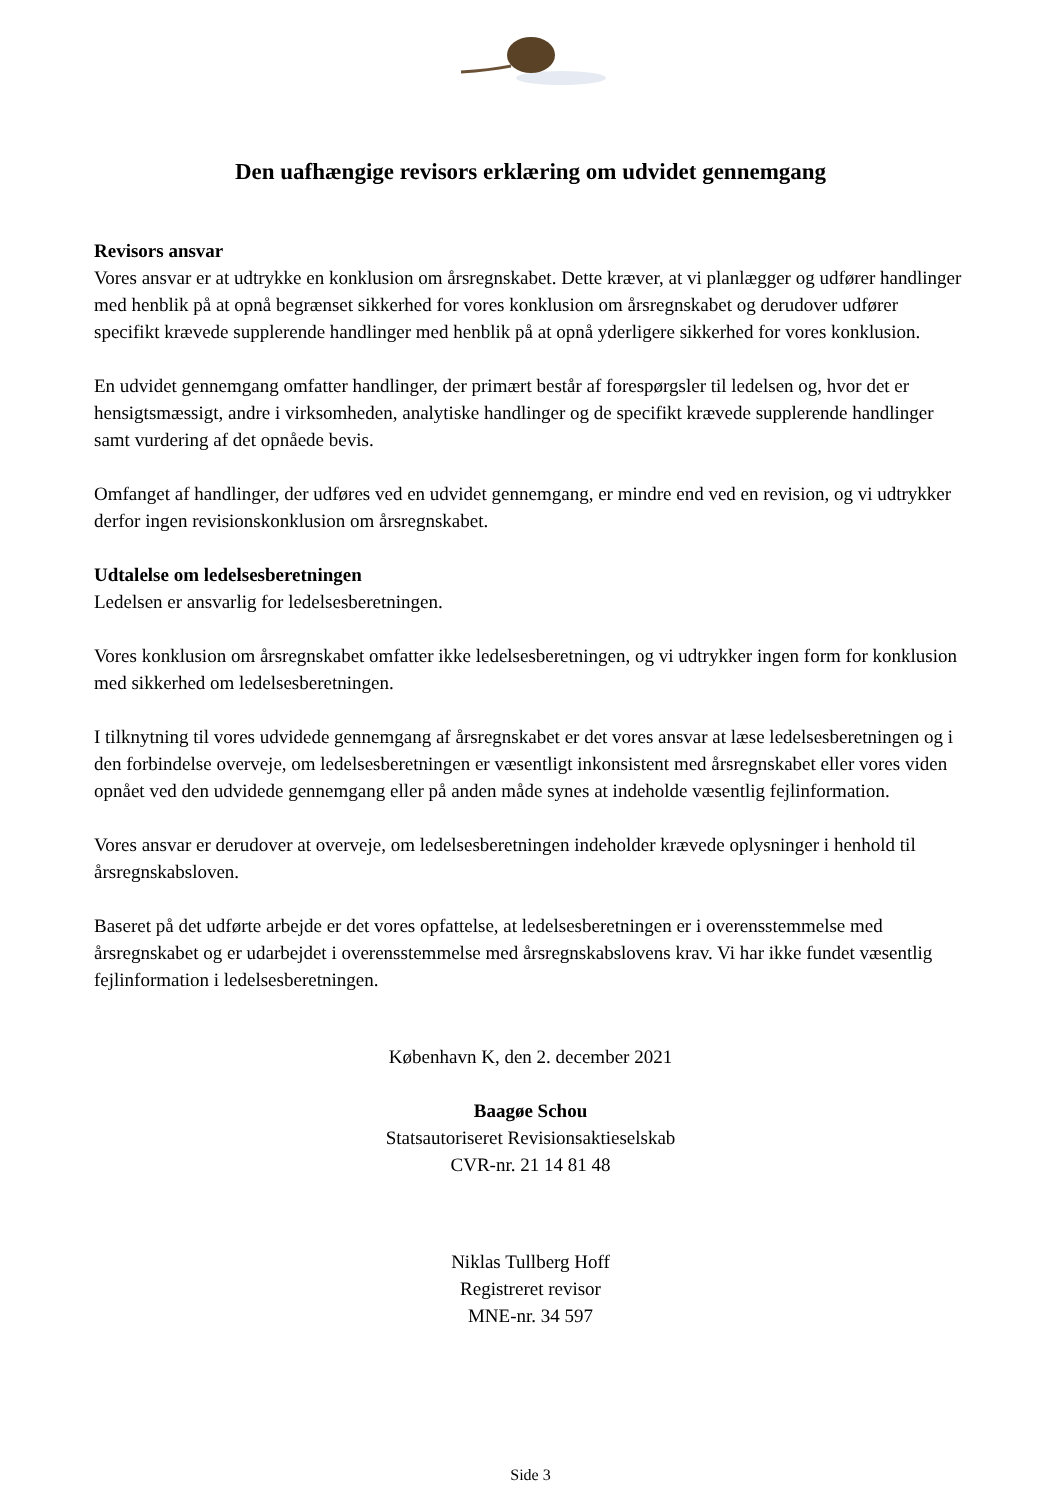Den uafhængige revisors erklæring om udvidet gennemgang
Revisors ansvar
Vores ansvar er at udtrykke en konklusion om årsregnskabet. Dette kræver, at vi planlægger og udfører handlinger med henblik på at opnå begrænset sikkerhed for vores konklusion om årsregnskabet og derudover udfører specifikt krævede supplerende handlinger med henblik på at opnå yderligere sikkerhed for vores konklusion.
En udvidet gennemgang omfatter handlinger, der primært består af forespørgsler til ledelsen og, hvor det er hensigtsmæssigt, andre i virksomheden, analytiske handlinger og de specifikt krævede supplerende handlinger samt vurdering af det opnåede bevis.
Omfanget af handlinger, der udføres ved en udvidet gennemgang, er mindre end ved en revision, og vi udtrykker derfor ingen revisionskonklusion om årsregnskabet.
Udtalelse om ledelsesberetningen
Ledelsen er ansvarlig for ledelsesberetningen.
Vores konklusion om årsregnskabet omfatter ikke ledelsesberetningen, og vi udtrykker ingen form for konklusion med sikkerhed om ledelsesberetningen.
I tilknytning til vores udvidede gennemgang af årsregnskabet er det vores ansvar at læse ledelsesberetningen og i den forbindelse overveje, om ledelsesberetningen er væsentligt inkonsistent med årsregnskabet eller vores viden opnået ved den udvidede gennemgang eller på anden måde synes at indeholde væsentlig fejlinformation.
Vores ansvar er derudover at overveje, om ledelsesberetningen indeholder krævede oplysninger i henhold til årsregnskabsloven.
Baseret på det udførte arbejde er det vores opfattelse, at ledelsesberetningen er i overensstemmelse med årsregnskabet og er udarbejdet i overensstemmelse med årsregnskabslovens krav. Vi har ikke fundet væsentlig fejlinformation i ledelsesberetningen.
København K, den 2. december 2021
Baagøe Schou
Statsautoriseret Revisionsaktieselskab
CVR-nr. 21 14 81 48
Niklas Tullberg Hoff
Registreret revisor
MNE-nr. 34 597
Side 3